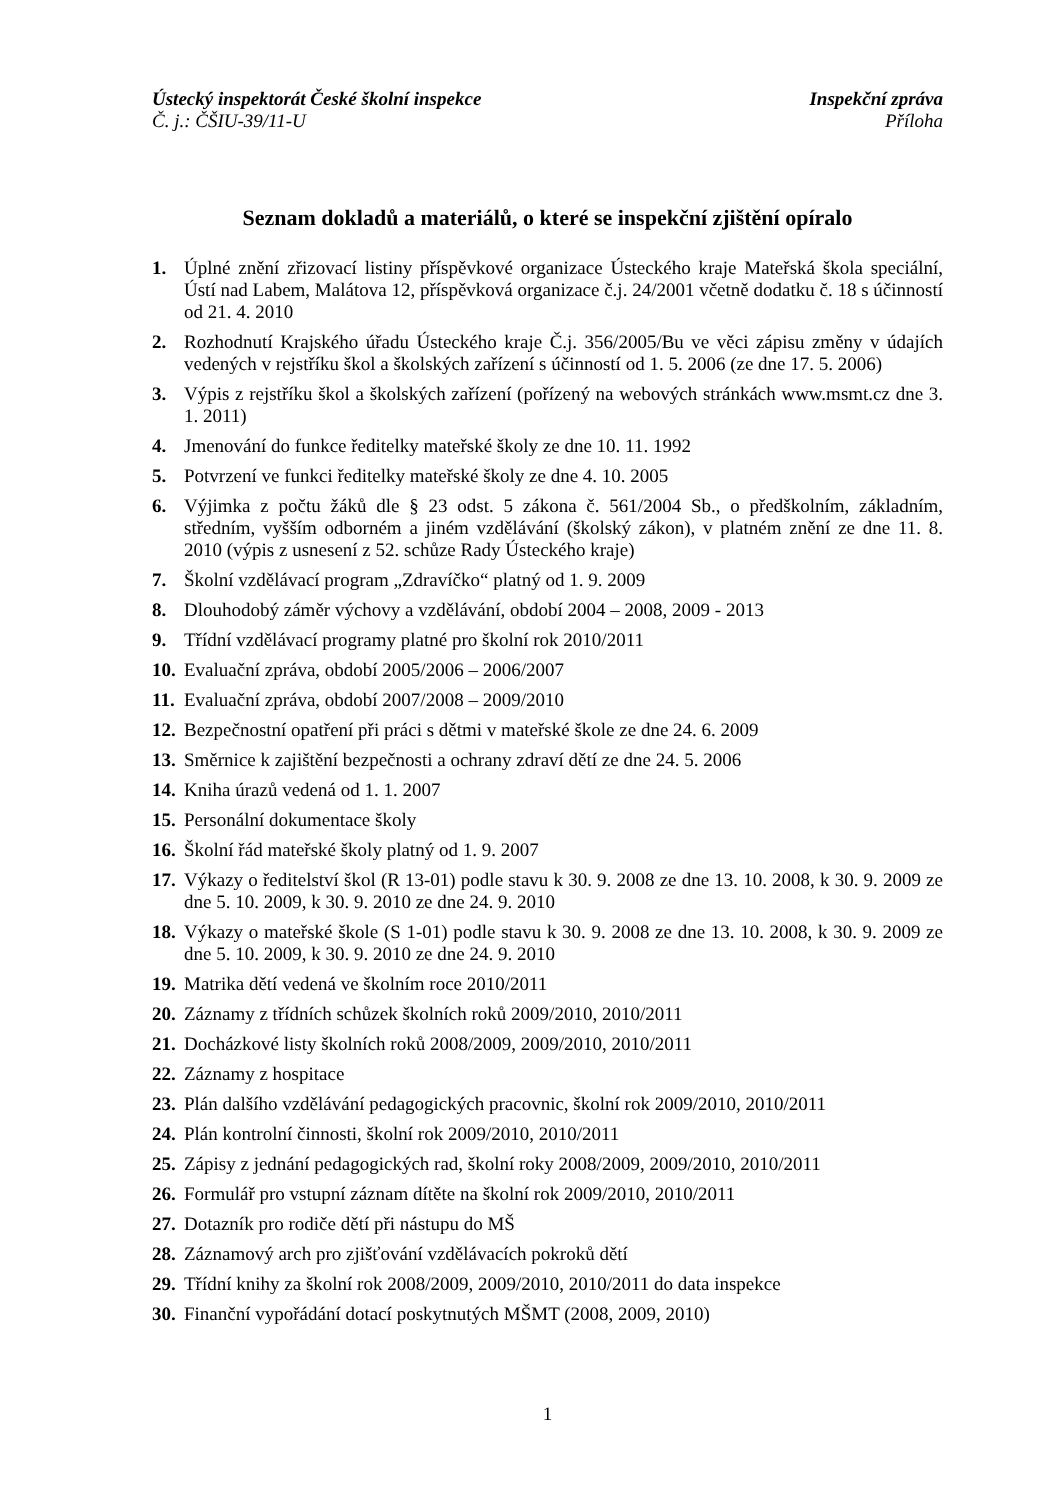Ústecký inspektorát České školní inspekce Inspekční zpráva
Č. j.: ČŠIU-39/11-U Příloha
Seznam dokladů a materiálů, o které se inspekční zjištění opíralo
1. Úplné znění zřizovací listiny příspěvkové organizace Ústeckého kraje Mateřská škola speciální, Ústí nad Labem, Malátova 12, příspěvková organizace č.j. 24/2001 včetně dodatku č. 18 s účinností od 21. 4. 2010
2. Rozhodnutí Krajského úřadu Ústeckého kraje Č.j. 356/2005/Bu ve věci zápisu změny v údajích vedených v rejstříku škol a školských zařízení s účinností od 1. 5. 2006 (ze dne 17. 5. 2006)
3. Výpis z rejstříku škol a školských zařízení (pořízený na webových stránkách www.msmt.cz dne 3. 1. 2011)
4. Jmenování do funkce ředitelky mateřské školy ze dne 10. 11. 1992
5. Potvrzení ve funkci ředitelky mateřské školy ze dne 4. 10. 2005
6. Výjimka z počtu žáků dle § 23 odst. 5 zákona č. 561/2004 Sb., o předškolním, základním, středním, vyšším odborném a jiném vzdělávání (školský zákon), v platném znění ze dne 11. 8. 2010 (výpis z usnesení z 52. schůze Rady Ústeckého kraje)
7. Školní vzdělávací program „Zdravíčko“ platný od 1. 9. 2009
8. Dlouhodobý záměr výchovy a vzdělávání, období 2004 – 2008, 2009 - 2013
9. Třídní vzdělávací programy platné pro školní rok 2010/2011
10. Evaluační zpráva, období 2005/2006 – 2006/2007
11. Evaluační zpráva, období 2007/2008 – 2009/2010
12. Bezpečnostní opatření při práci s dětmi v mateřské škole ze dne 24. 6. 2009
13. Směrnice k zajištění bezpečnosti a ochrany zdraví dětí ze dne 24. 5. 2006
14. Kniha úrazů vedená od 1. 1. 2007
15. Personální dokumentace školy
16. Školní řád mateřské školy platný od 1. 9. 2007
17. Výkazy o ředitelství škol (R 13-01) podle stavu k 30. 9. 2008 ze dne 13. 10. 2008, k 30. 9. 2009 ze dne 5. 10. 2009, k 30. 9. 2010 ze dne 24. 9. 2010
18. Výkazy o mateřské škole (S 1-01) podle stavu k 30. 9. 2008 ze dne 13. 10. 2008, k 30. 9. 2009 ze dne 5. 10. 2009, k 30. 9. 2010 ze dne 24. 9. 2010
19. Matrika dětí vedená ve školním roce 2010/2011
20. Záznamy z třídních schůzek školních roků 2009/2010, 2010/2011
21. Docházkové listy školních roků 2008/2009, 2009/2010, 2010/2011
22. Záznamy z hospitace
23. Plán dalšího vzdělávání pedagogických pracovnic, školní rok 2009/2010, 2010/2011
24. Plán kontrolní činnosti, školní rok 2009/2010, 2010/2011
25. Zápisy z jednání pedagogických rad, školní roky 2008/2009, 2009/2010, 2010/2011
26. Formulář pro vstupní záznam dítěte na školní rok 2009/2010, 2010/2011
27. Dotazník pro rodiče dětí při nástupu do MŠ
28. Záznamový arch pro zjišťování vzdělávacích pokroků dětí
29. Třídní knihy za školní rok 2008/2009, 2009/2010, 2010/2011 do data inspekce
30. Finanční vypořádání dotací poskytnutých MŠMT (2008, 2009, 2010)
1